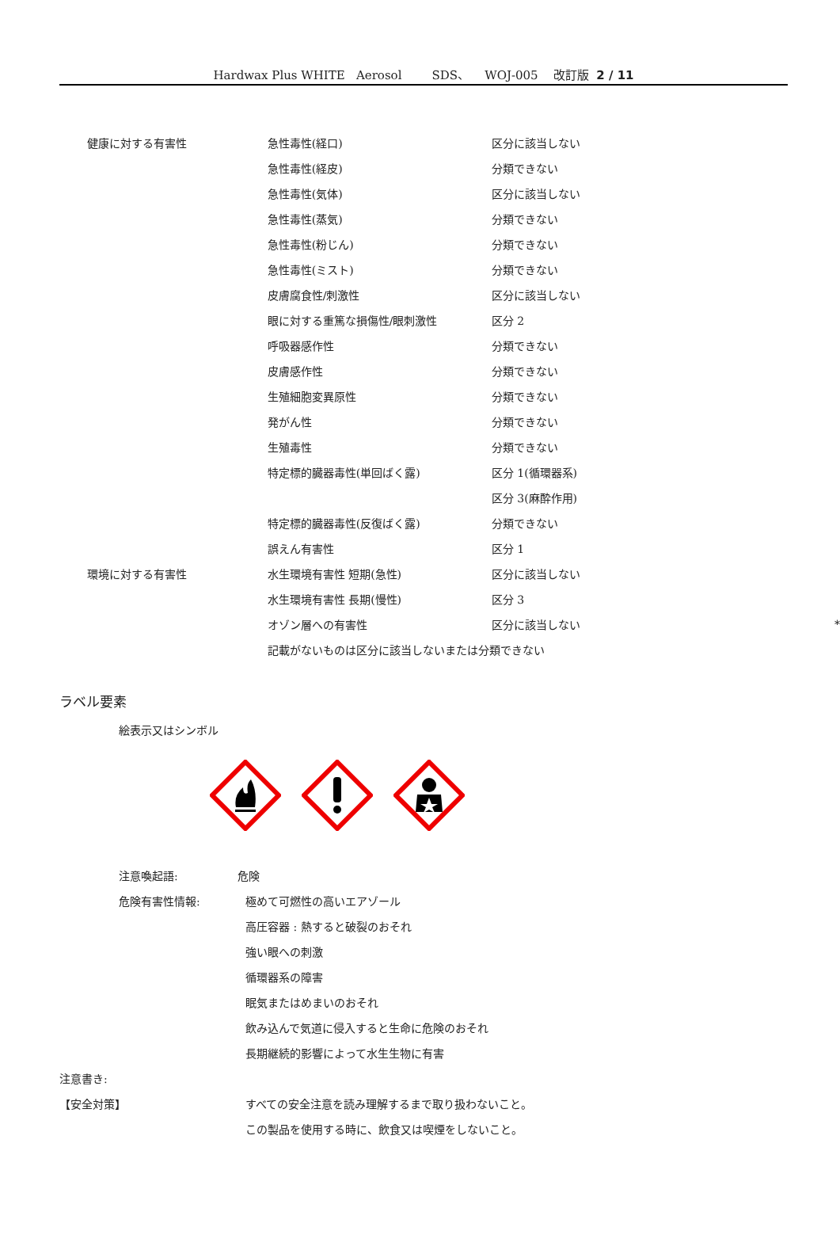Hardwax Plus WHITE Aerosol SDS、 WOJ-005 改訂版 2 / 11
| 健康に対する有害性 | 急性毒性(経口) | 区分に該当しない | |
| | 急性毒性(経皮) | 分類できない | |
| | 急性毒性(気体) | 区分に該当しない | |
| | 急性毒性(蒸気) | 分類できない | |
| | 急性毒性(粉じん) | 分類できない | |
| | 急性毒性(ミスト) | 分類できない | |
| | 皮膚腐食性/刺激性 | 区分に該当しない | |
| | 眼に対する重篤な損傷性/眼刺激性 | 区分 2 | |
| | 呼吸器感作性 | 分類できない | |
| | 皮膚感作性 | 分類できない | |
| | 生殖細胞変異原性 | 分類できない | |
| | 発がん性 | 分類できない | |
| | 生殖毒性 | 分類できない | |
| | 特定標的臓器毒性(単回ばく露) | 区分 1(循環器系) | |
| | | 区分 3(麻酔作用) | |
| | 特定標的臓器毒性(反復ばく露) | 分類できない | |
| | 誤えん有害性 | 区分 1 | |
| 環境に対する有害性 | 水生環境有害性 短期(急性) | 区分に該当しない | |
| | 水生環境有害性 長期(慢性) | 区分 3 | |
| | オゾン層への有害性 | 区分に該当しない | * |
| | 記載がないものは区分に該当しないまたは分類できない | | |
ラベル要素
絵表示又はシンボル
| 注意喚起語: | 危険 |
| 危険有害性情報: | 極めて可燃性の高いエアゾール |
| | 高圧容器 : 熱すると破裂のおそれ |
| | 強い眼への刺激 |
| | 循環器系の障害 |
| | 眠気またはめまいのおそれ |
| | 飲み込んで気道に侵入すると生命に危険のおそれ |
| | 長期継続的影響によって水生生物に有害 |
| 注意書き: | |
| 【安全対策】 | すべての安全注意を読み理解するまで取り扱わないこと。 |
| | この製品を使用する時に、飲食又は喫煙をしないこと。 |